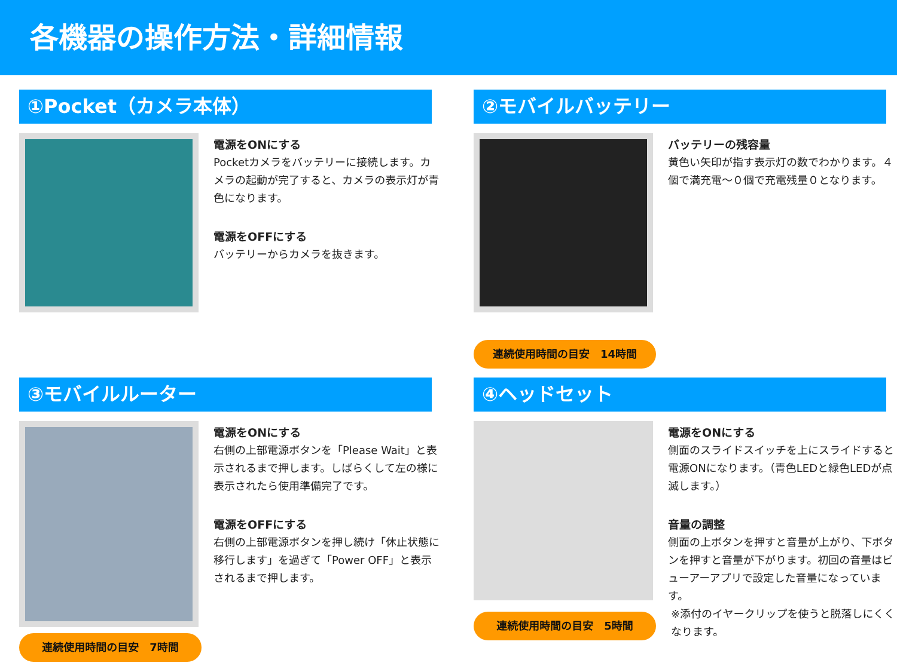各機器の操作方法・詳細情報
①Pocket（カメラ本体）
電源をONにする
Pocketカメラをバッテリーに接続します。カメラの起動が完了すると、カメラの表示灯が青色になります。
電源をOFFにする
バッテリーからカメラを抜きます。
②モバイルバッテリー
バッテリーの残容量
黄色い矢印が指す表示灯の数でわかります。４個で満充電～０個で充電残量０となります。
連続使用時間の目安　14時間
③モバイルルーター
電源をONにする
右側の上部電源ボタンを「Please Wait」と表示されるまで押します。しばらくして左の様に表示されたら使用準備完了です。
電源をOFFにする
右側の上部電源ボタンを押し続け「休止状態に移行します」を過ぎて「Power OFF」と表示されるまで押します。
連続使用時間の目安　7時間
④ヘッドセット
電源をONにする
側面のスライドスイッチを上にスライドすると電源ONになります。（青色LEDと緑色LEDが点滅します。）
音量の調整
側面の上ボタンを押すと音量が上がり、下ボタンを押すと音量が下がります。初回の音量はビューアーアプリで設定した音量になっています。
連続使用時間の目安　5時間
※添付のイヤークリップを使うと脱落しにくくなります。